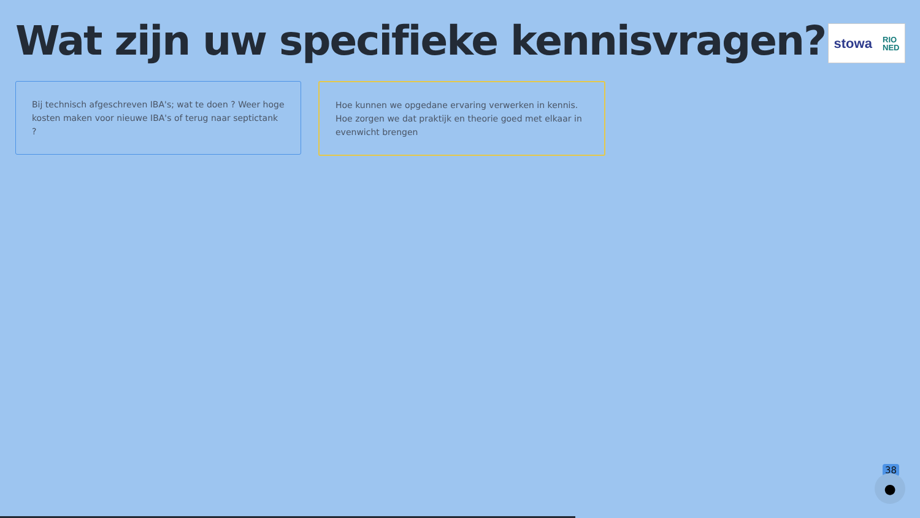Wat zijn uw specifieke kennisvragen?
stowa RIO
NED
Bij technisch afgeschreven IBA's; wat te doen ? Weer hoge kosten maken voor nieuwe IBA's of terug naar septictank ?
Hoe kunnen we opgedane ervaring verwerken in kennis. Hoe zorgen we dat praktijk en theorie goed met elkaar in evenwicht brengen
38
●